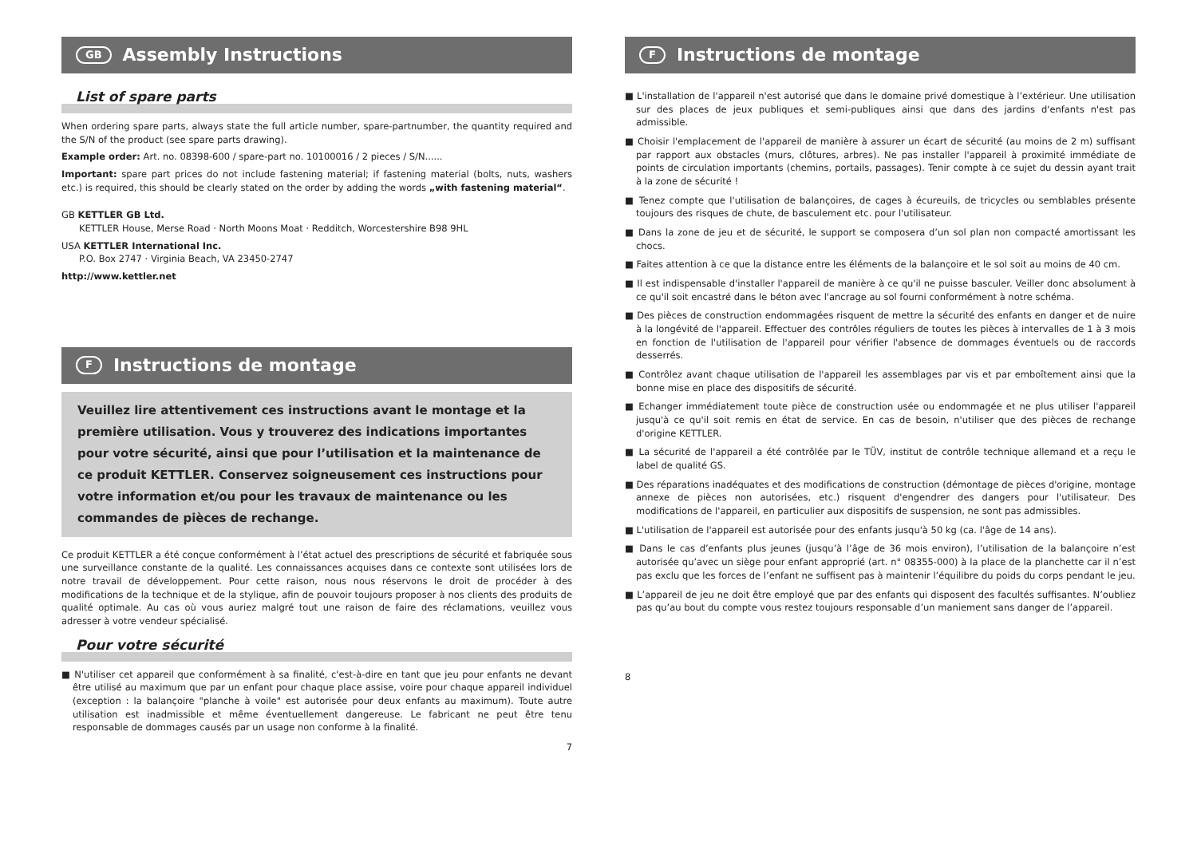GB Assembly Instructions
List of spare parts
When ordering spare parts, always state the full article number, spare-partnumber, the quantity required and the S/N of the product (see spare parts drawing).
Example order: Art. no. 08398-600 / spare-part no. 10100016 / 2 pieces / S/N......
Important: spare part prices do not include fastening material; if fastening material (bolts, nuts, washers etc.) is required, this should be clearly stated on the order by adding the words „with fastening material“.
GB KETTLER GB Ltd.
KETTLER House, Merse Road · North Moons Moat · Redditch, Worcestershire B98 9HL
USA KETTLER International Inc.
P.O. Box 2747 · Virginia Beach, VA 23450-2747
http://www.kettler.net
F Instructions de montage
Veuillez lire attentivement ces instructions avant le montage et la première utilisation. Vous y trouverez des indications importantes pour votre sécurité, ainsi que pour l’utilisation et la maintenance de ce produit KETTLER. Conservez soigneusement ces instructions pour votre information et/ou pour les travaux de maintenance ou les commandes de pièces de rechange.
Ce produit KETTLER a été conçue conformément à l’état actuel des prescriptions de sécurité et fabriquée sous une surveillance constante de la qualité. Les connaissances acquises dans ce contexte sont utilisées lors de notre travail de développement. Pour cette raison, nous nous réservons le droit de procéder à des modifications de la technique et de la stylique, afin de pouvoir toujours proposer à nos clients des produits de qualité optimale. Au cas où vous auriez malgré tout une raison de faire des réclamations, veuillez vous adresser à votre vendeur spécialisé.
Pour votre sécurité
■ N'utiliser cet appareil que conformément à sa finalité, c'est-à-dire en tant que jeu pour enfants ne devant être utilisé au maximum que par un enfant pour chaque place assise, voire pour chaque appareil individuel (exception : la balançoire "planche à voile" est autorisée pour deux enfants au maximum). Toute autre utilisation est inadmissible et même éventuellement dangereuse. Le fabricant ne peut être tenu responsable de dommages causés par un usage non conforme à la finalité.
7
F Instructions de montage
■ L'installation de l'appareil n'est autorisé que dans le domaine privé domestique à l’extérieur. Une utilisation sur des places de jeux publiques et semi-publiques ainsi que dans des jardins d'enfants n'est pas admissible.
■ Choisir l'emplacement de l'appareil de manière à assurer un écart de sécurité (au moins de 2 m) suffisant par rapport aux obstacles (murs, clôtures, arbres). Ne pas installer l'appareil à proximité immédiate de points de circulation importants (chemins, portails, passages). Tenir compte à ce sujet du dessin ayant trait à la zone de sécurité !
■ Tenez compte que l'utilisation de balançoires, de cages à écureuils, de tricycles ou semblables présente toujours des risques de chute, de basculement etc. pour l'utilisateur.
■ Dans la zone de jeu et de sécurité, le support se composera d’un sol plan non compacté amortissant les chocs.
■ Faites attention à ce que la distance entre les éléments de la balançoire et le sol soit au moins de 40 cm.
■ Il est indispensable d'installer l'appareil de manière à ce qu'il ne puisse basculer. Veiller donc absolument à ce qu'il soit encastré dans le béton avec l'ancrage au sol fourni conformément à notre schéma.
■ Des pièces de construction endommagées risquent de mettre la sécurité des enfants en danger et de nuire à la longévité de l'appareil. Effectuer des contrôles réguliers de toutes les pièces à intervalles de 1 à 3 mois en fonction de l'utilisation de l'appareil pour vérifier l'absence de dommages éventuels ou de raccords desserrés.
■ Contrôlez avant chaque utilisation de l'appareil les assemblages par vis et par emboîtement ainsi que la bonne mise en place des dispositifs de sécurité.
■ Echanger immédiatement toute pièce de construction usée ou endommagée et ne plus utiliser l'appareil jusqu'à ce qu'il soit remis en état de service. En cas de besoin, n'utiliser que des pièces de rechange d'origine KETTLER.
■ La sécurité de l'appareil a été contrôlée par le TÜV, institut de contrôle technique allemand et a reçu le label de qualité GS.
■ Des réparations inadéquates et des modifications de construction (démontage de pièces d'origine, montage annexe de pièces non autorisées, etc.) risquent d'engendrer des dangers pour l'utilisateur. Des modifications de l'appareil, en particulier aux dispositifs de suspension, ne sont pas admissibles.
■ L'utilisation de l'appareil est autorisée pour des enfants jusqu'à 50 kg (ca. l'âge de 14 ans).
■ Dans le cas d’enfants plus jeunes (jusqu’à l’âge de 36 mois environ), l’utilisation de la balançoire n’est autorisée qu’avec un siège pour enfant approprié (art. n° 08355-000) à la place de la planchette car il n’est pas exclu que les forces de l’enfant ne suffisent pas à maintenir l’équilibre du poids du corps pendant le jeu.
■ L’appareil de jeu ne doit être employé que par des enfants qui disposent des facultés suffisantes. N’oubliez pas qu’au bout du compte vous restez toujours responsable d’un maniement sans danger de l’appareil.
8